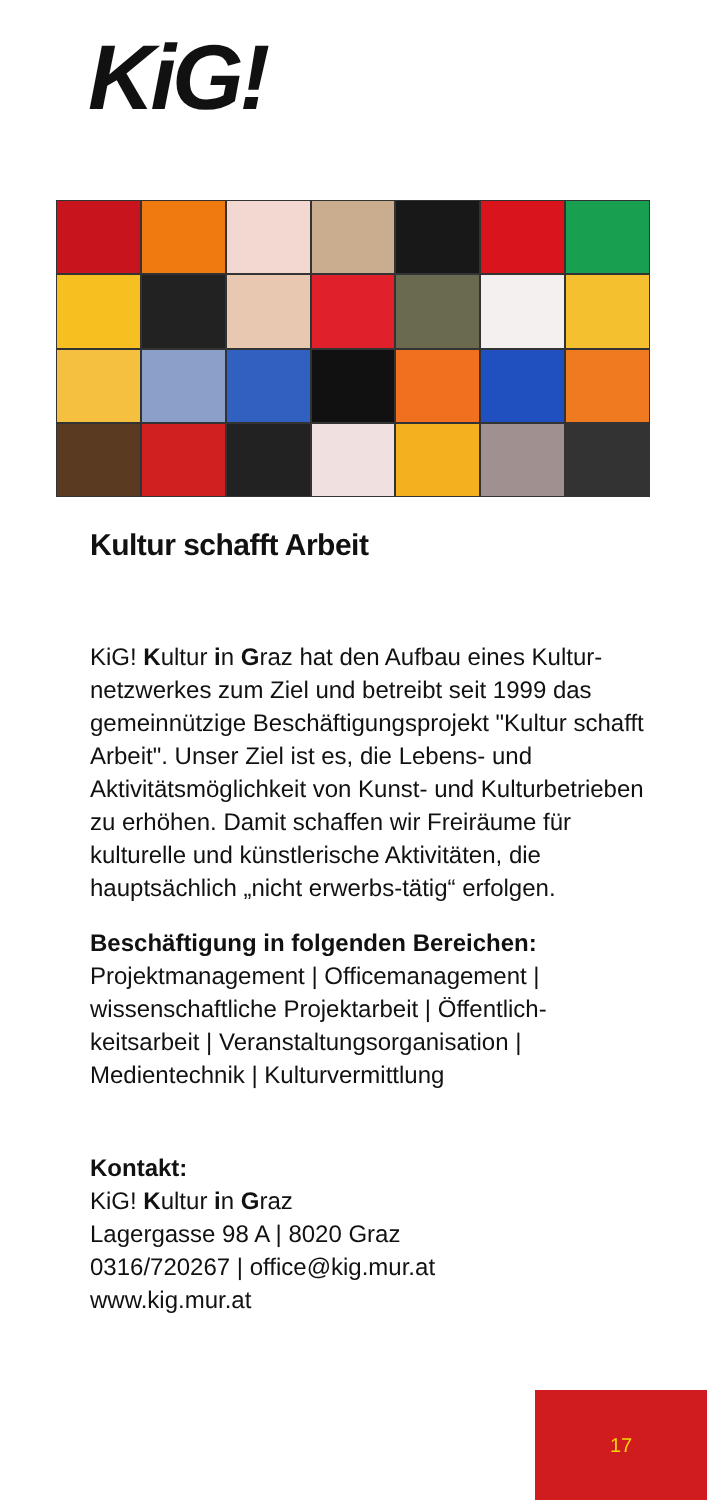KiG!
Kultur schafft Arbeit
KiG! Kultur in Graz hat den Aufbau eines Kultur-netzwerkes zum Ziel und betreibt seit 1999 das gemeinnützige Beschäftigungsprojekt "Kultur schafft Arbeit". Unser Ziel ist es, die Lebens- und Aktivitätsmöglichkeit von Kunst- und Kulturbetrieben zu erhöhen. Damit schaffen wir Freiräume für kulturelle und künstlerische Aktivitäten, die hauptsächlich „nicht erwerbs-tätig“ erfolgen.
Beschäftigung in folgenden Bereichen:
Projektmanagement | Officemanagement | wissenschaftliche Projektarbeit | Öffentlich-keitsarbeit | Veranstaltungsorganisation | Medientechnik | Kulturvermittlung
Kontakt:
KiG! Kultur in Graz
Lagergasse 98 A | 8020 Graz
0316/720267 | office@kig.mur.at
www.kig.mur.at
17